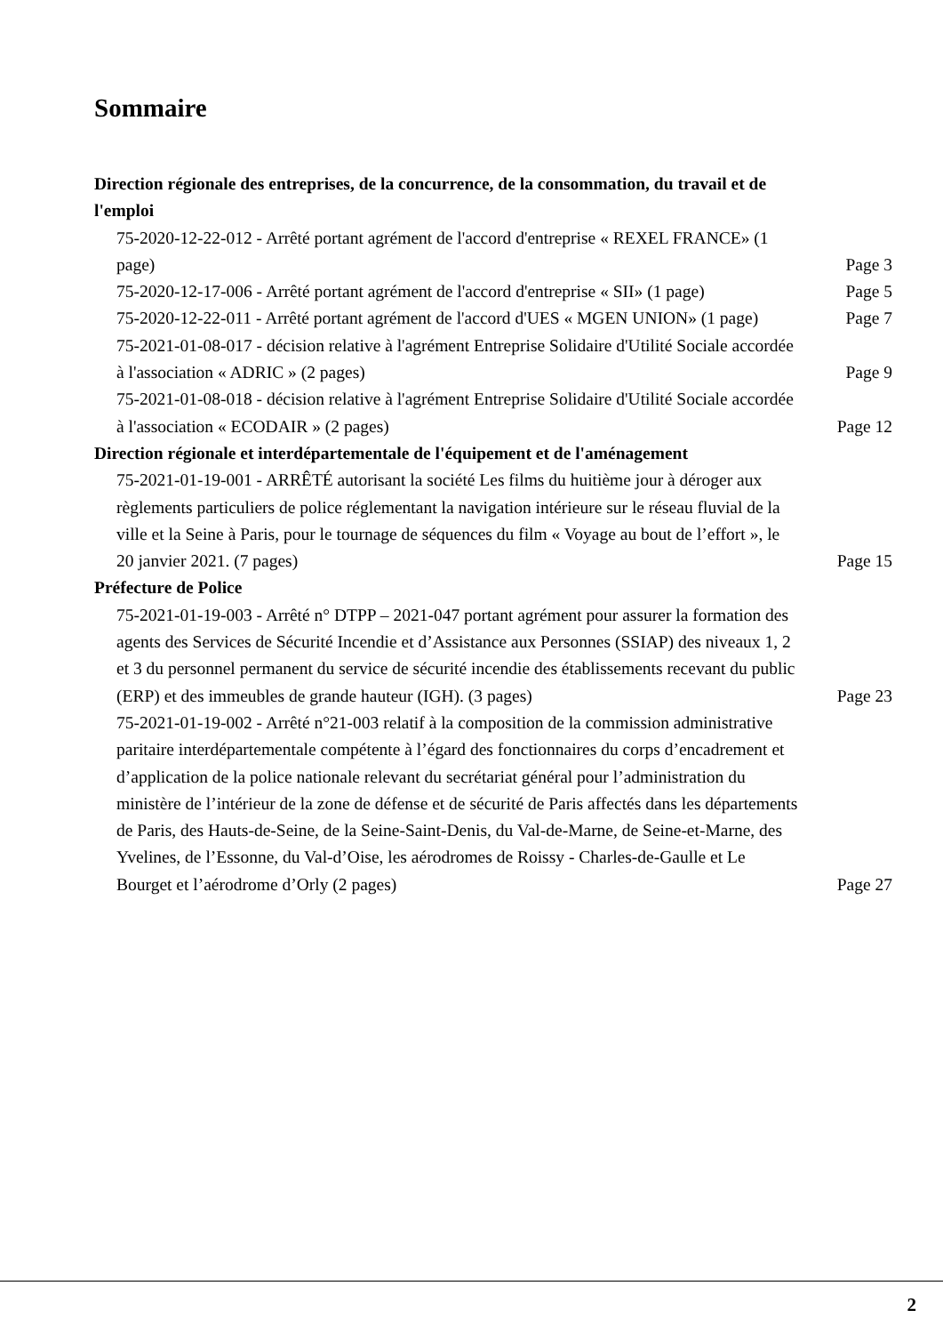Sommaire
Direction régionale des entreprises, de la concurrence, de la consommation, du travail et de l'emploi
75-2020-12-22-012 - Arrêté portant agrément de l'accord d'entreprise « REXEL FRANCE» (1 page)
Page 3
75-2020-12-17-006 - Arrêté portant agrément de l'accord d'entreprise « SII» (1 page)
Page 5
75-2020-12-22-011 - Arrêté portant agrément de l'accord d'UES « MGEN UNION» (1 page)
Page 7
75-2021-01-08-017 - décision relative à l'agrément Entreprise Solidaire d'Utilité Sociale accordée à l'association « ADRIC » (2 pages)
Page 9
75-2021-01-08-018 - décision relative à l'agrément Entreprise Solidaire d'Utilité Sociale accordée à l'association « ECODAIR » (2 pages)
Page 12
Direction régionale et interdépartementale de l'équipement et de l'aménagement
75-2021-01-19-001 - ARRÊTÉ autorisant la société Les films du huitième jour à déroger aux règlements particuliers de police réglementant la navigation intérieure sur le réseau fluvial de la ville et la Seine à Paris, pour le tournage de séquences du film « Voyage au bout de l’effort », le 20 janvier 2021. (7 pages)
Page 15
Préfecture de Police
75-2021-01-19-003 - Arrêté n° DTPP – 2021-047 portant agrément pour assurer la formation des agents des Services de Sécurité Incendie et d’Assistance aux Personnes (SSIAP) des niveaux 1, 2 et 3 du personnel permanent du service de sécurité incendie des établissements recevant du public (ERP) et des immeubles de grande hauteur (IGH). (3 pages)
Page 23
75-2021-01-19-002 - Arrêté n°21-003 relatif à la composition de la commission administrative paritaire interdépartementale compétente à l’égard des fonctionnaires du corps d’encadrement et d’application de la police nationale relevant du secrétariat général pour l’administration du ministère de l’intérieur de la zone de défense et de sécurité de Paris affectés dans les départements de Paris, des Hauts-de-Seine, de la Seine-Saint-Denis, du Val-de-Marne, de Seine-et-Marne, des Yvelines, de l’Essonne, du Val-d’Oise, les aérodromes de Roissy - Charles-de-Gaulle et Le Bourget et l’aérodrome d’Orly (2 pages)
Page 27
2